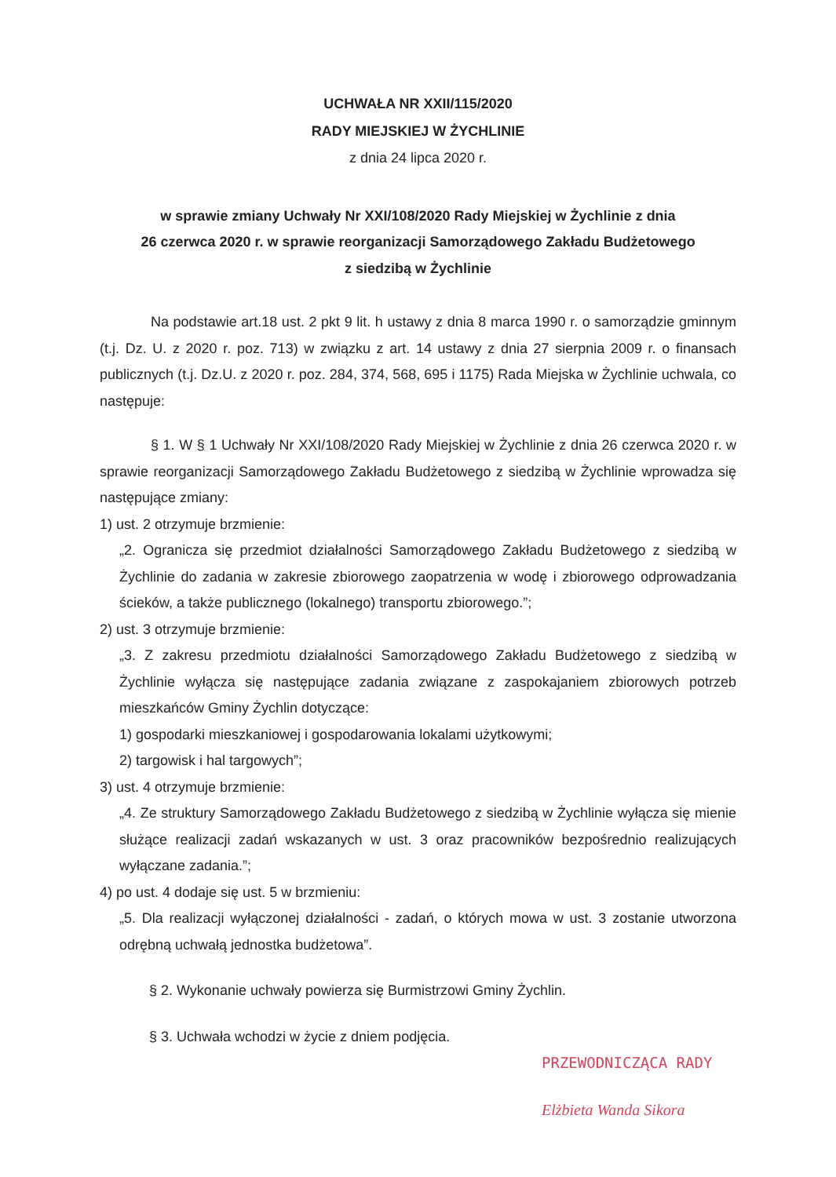UCHWAŁA NR XXII/115/2020
RADY MIEJSKIEJ W ŻYCHLINIE
z dnia 24 lipca 2020 r.
w sprawie zmiany Uchwały Nr XXI/108/2020 Rady Miejskiej w Żychlinie z dnia
26 czerwca 2020 r. w sprawie reorganizacji Samorządowego Zakładu Budżetowego
z siedzibą w Żychlinie
Na podstawie art.18 ust. 2 pkt 9 lit. h ustawy z dnia 8 marca 1990 r. o samorządzie gminnym (t.j. Dz. U. z 2020 r. poz. 713) w związku z art. 14 ustawy z dnia 27 sierpnia 2009 r. o finansach publicznych (t.j. Dz.U. z 2020 r. poz. 284, 374, 568, 695 i 1175) Rada Miejska w Żychlinie uchwala, co następuje:
§ 1. W § 1 Uchwały Nr XXI/108/2020 Rady Miejskiej w Żychlinie z dnia 26 czerwca 2020 r. w sprawie reorganizacji Samorządowego Zakładu Budżetowego z siedzibą w Żychlinie wprowadza się następujące zmiany:
1) ust. 2 otrzymuje brzmienie:
„2. Ogranicza się przedmiot działalności Samorządowego Zakładu Budżetowego z siedzibą w Żychlinie do zadania w zakresie zbiorowego zaopatrzenia w wodę i zbiorowego odprowadzania ścieków, a także publicznego (lokalnego) transportu zbiorowego.”;
2) ust. 3 otrzymuje brzmienie:
„3. Z zakresu przedmiotu działalności Samorządowego Zakładu Budżetowego z siedzibą w Żychlinie wyłącza się następujące zadania związane z zaspokajaniem zbiorowych potrzeb mieszkańców Gminy Żychlin dotyczące:
1) gospodarki mieszkaniowej i gospodarowania lokalami użytkowymi;
2) targowisk i hal targowych”;
3) ust. 4 otrzymuje brzmienie:
„4. Ze struktury Samorządowego Zakładu Budżetowego z siedzibą w Żychlinie wyłącza się mienie służące realizacji zadań wskazanych w ust. 3 oraz pracowników bezpośrednio realizujących wyłączane zadania.”;
4) po ust. 4 dodaje się ust. 5 w brzmieniu:
„5. Dla realizacji wyłączonej działalności - zadań, o których mowa w ust. 3 zostanie utworzona odrębną uchwałą jednostka budżetowa”.
§ 2. Wykonanie uchwały powierza się Burmistrzowi Gminy Żychlin.
§ 3. Uchwała wchodzi w życie z dniem podjęcia.
PRZEWODNICZĄCA RADY
Elżbieta Wanda Sikora